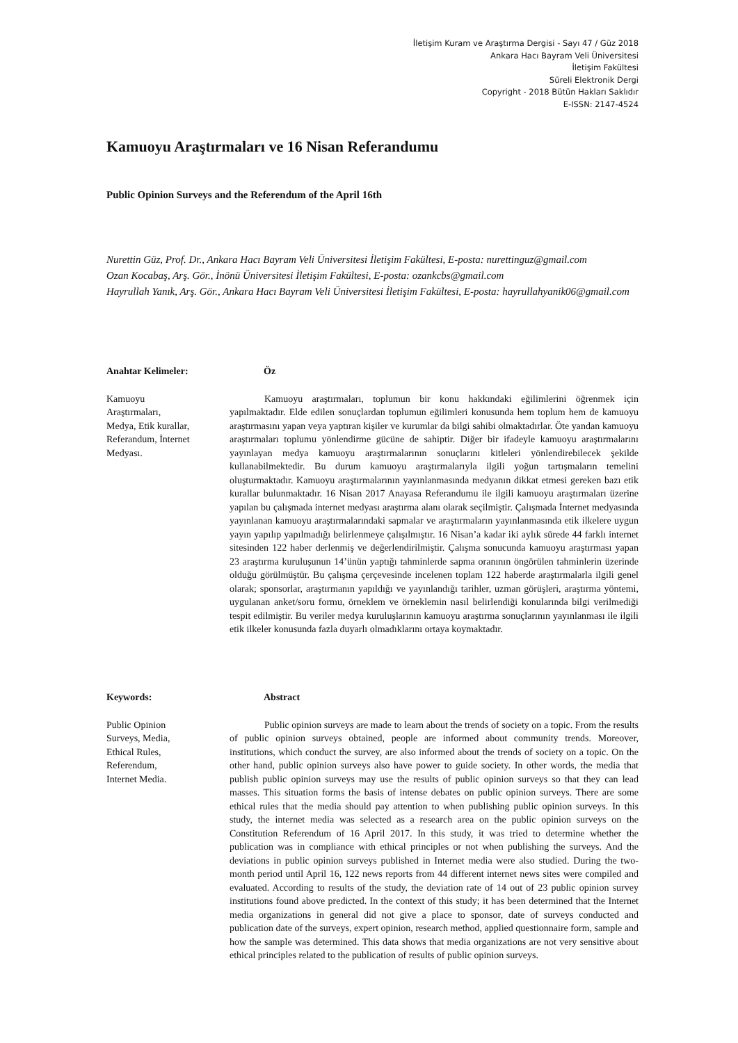İletişim Kuram ve Araştırma Dergisi - Sayı 47 / Güz 2018
Ankara Hacı Bayram Veli Üniversitesi
İletişim Fakültesi
Süreli Elektronik Dergi
Copyright - 2018 Bütün Hakları Saklıdır
E-ISSN: 2147-4524
Kamuoyu Araştırmaları ve 16 Nisan Referandumu
Public Opinion Surveys and the Referendum of the April 16th
Nurettin Güz, Prof. Dr., Ankara Hacı Bayram Veli Üniversitesi İletişim Fakültesi, E-posta: nurettinguz@gmail.com
Ozan Kocabaş, Arş. Gör., İnönü Üniversitesi İletişim Fakültesi, E-posta: ozankcbs@gmail.com
Hayrullah Yanık, Arş. Gör., Ankara Hacı Bayram Veli Üniversitesi İletişim Fakültesi, E-posta: hayrullahyanik06@gmail.com
Anahtar Kelimeler:
Kamuoyu
Araştırmaları,
Medya, Etik kurallar,
Referandum, İnternet
Medyası.
Öz
Kamuoyu araştırmaları, toplumun bir konu hakkındaki eğilimlerini öğrenmek için yapılmaktadır. Elde edilen sonuçlardan toplumun eğilimleri konusunda hem toplum hem de kamuoyu araştırmasını yapan veya yaptıran kişiler ve kurumlar da bilgi sahibi olmaktadırlar. Öte yandan kamuoyu araştırmaları toplumu yönlendirme gücüne de sahiptir. Diğer bir ifadeyle kamuoyu araştırmalarını yayınlayan medya kamuoyu araştırmalarının sonuçlarını kitleleri yönlendirebilecek şekilde kullanabilmektedir. Bu durum kamuoyu araştırmalarıyla ilgili yoğun tartışmaların temelini oluşturmaktadır. Kamuoyu araştırmalarının yayınlanmasında medyanın dikkat etmesi gereken bazı etik kurallar bulunmaktadır. 16 Nisan 2017 Anayasa Referandumu ile ilgili kamuoyu araştırmaları üzerine yapılan bu çalışmada internet medyası araştırma alanı olarak seçilmiştir. Çalışmada İnternet medyasında yayınlanan kamuoyu araştırmalarındaki sapmalar ve araştırmaların yayınlanmasında etik ilkelere uygun yayın yapılıp yapılmadığı belirlenmeye çalışılmıştır. 16 Nisan’a kadar iki aylık sürede 44 farklı internet sitesinden 122 haber derlenmiş ve değerlendirilmiştir. Çalışma sonucunda kamuoyu araştırması yapan 23 araştırma kuruluşunun 14’ünün yaptığı tahminlerde sapma oranının öngörülen tahminlerin üzerinde olduğu görülmüştür. Bu çalışma çerçevesinde incelenen toplam 122 haberde araştırmalarla ilgili genel olarak; sponsorlar, araştırmanın yapıldığı ve yayınlandığı tarihler, uzman görüşleri, araştırma yöntemi, uygulanan anket/soru formu, örneklem ve örneklemin nasıl belirlendiği konularında bilgi verilmediği tespit edilmiştir. Bu veriler medya kuruluşlarının kamuoyu araştırma sonuçlarının yayınlanması ile ilgili etik ilkeler konusunda fazla duyarlı olmadıklarını ortaya koymaktadır.
Keywords:
Public Opinion
Surveys, Media,
Ethical Rules,
Referendum,
Internet Media.
Abstract
Public opinion surveys are made to learn about the trends of society on a topic. From the results of public opinion surveys obtained, people are informed about community trends. Moreover, institutions, which conduct the survey, are also informed about the trends of society on a topic. On the other hand, public opinion surveys also have power to guide society. In other words, the media that publish public opinion surveys may use the results of public opinion surveys so that they can lead masses. This situation forms the basis of intense debates on public opinion surveys. There are some ethical rules that the media should pay attention to when publishing public opinion surveys. In this study, the internet media was selected as a research area on the public opinion surveys on the Constitution Referendum of 16 April 2017. In this study, it was tried to determine whether the publication was in compliance with ethical principles or not when publishing the surveys. And the deviations in public opinion surveys published in Internet media were also studied. During the two-month period until April 16, 122 news reports from 44 different internet news sites were compiled and evaluated. According to results of the study, the deviation rate of 14 out of 23 public opinion survey institutions found above predicted. In the context of this study; it has been determined that the Internet media organizations in general did not give a place to sponsor, date of surveys conducted and publication date of the surveys, expert opinion, research method, applied questionnaire form, sample and how the sample was determined. This data shows that media organizations are not very sensitive about ethical principles related to the publication of results of public opinion surveys.